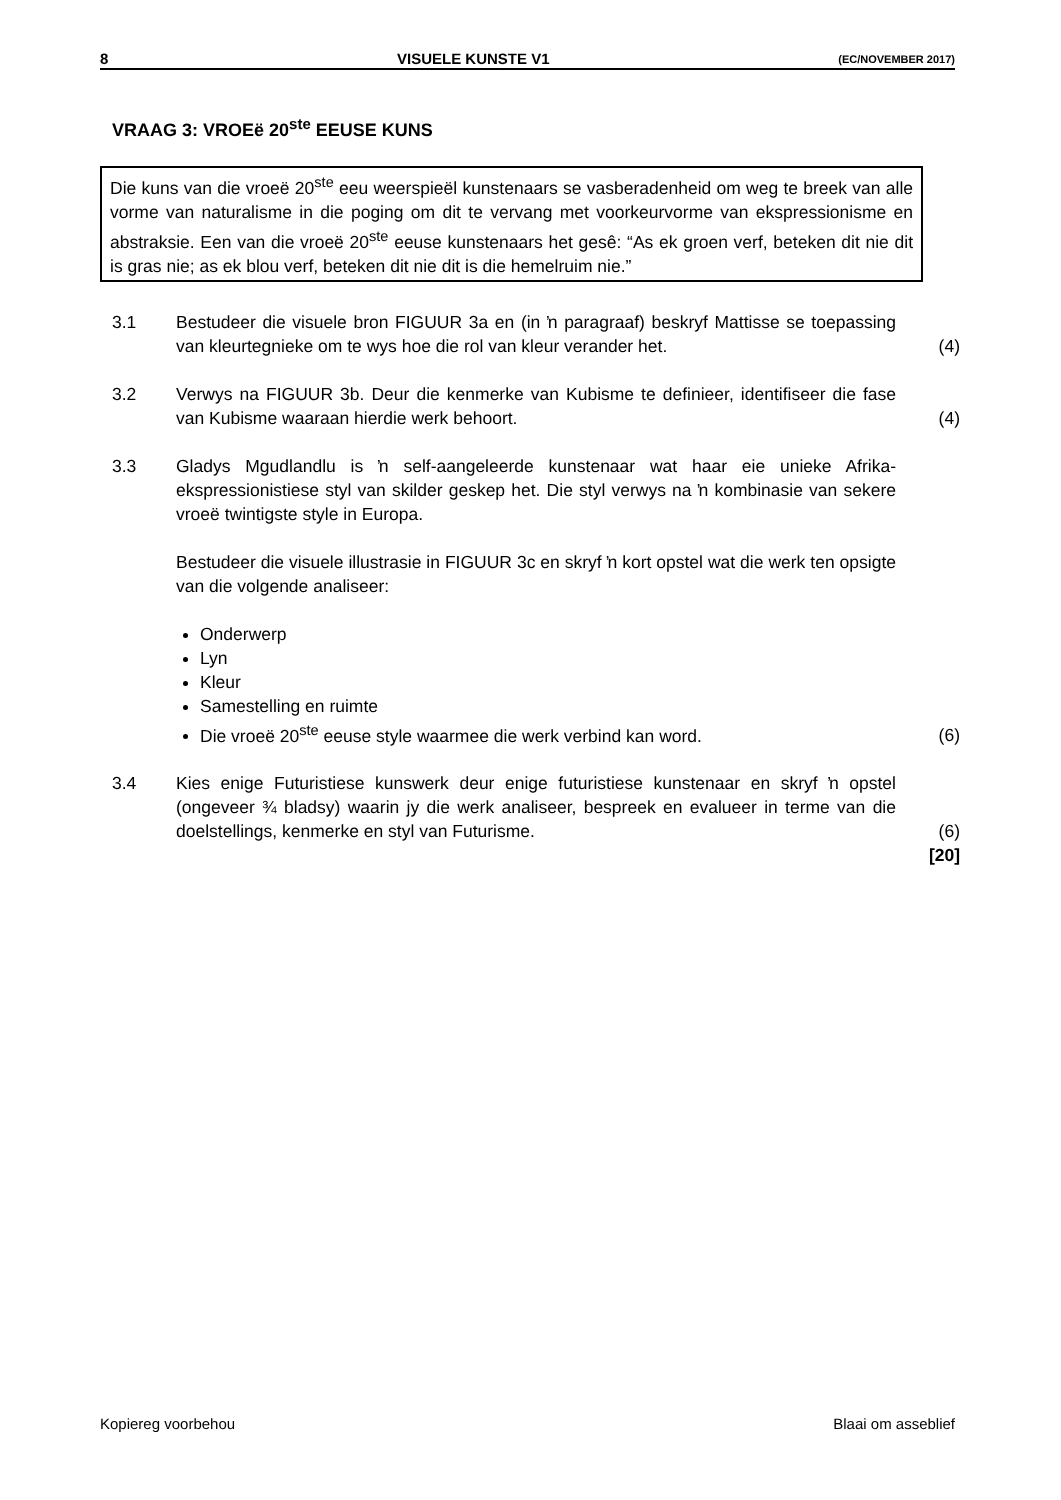8 VISUELE KUNSTE V1 (EC/NOVEMBER 2017)
VRAAG 3: VROEë 20<sup>ste</sup> EEUSE KUNS
Die kuns van die vroeë 20<sup>ste</sup> eeu weerspieël kunstenaars se vasberadenheid om weg te breek van alle vorme van naturalisme in die poging om dit te vervang met voorkeurvorme van ekspressionisme en abstraksie. Een van die vroeë 20<sup>ste</sup> eeuse kunstenaars het gesê: “As ek groen verf, beteken dit nie dit is gras nie; as ek blou verf, beteken dit nie dit is die hemelruim nie.”
3.1 Bestudeer die visuele bron FIGUUR 3a en (in ŉ paragraaf) beskryf Mattisse se toepassing van kleurtegnieke om te wys hoe die rol van kleur verander het.
(4)
3.2 Verwys na FIGUUR 3b. Deur die kenmerke van Kubisme te definieer, identifiseer die fase van Kubisme waaraan hierdie werk behoort.
(4)
3.3 Gladys Mgudlandlu is ŉ self-aangeleerde kunstenaar wat haar eie unieke Afrika-ekspressionistiese styl van skilder geskep het. Die styl verwys na ŉ kombinasie van sekere vroeë twintigste style in Europa.
Bestudeer die visuele illustrasie in FIGUUR 3c en skryf ŉ kort opstel wat die werk ten opsigte van die volgende analiseer:
Onderwerp
Lyn
Kleur
Samestelling en ruimte
Die vroeë 20<sup>ste</sup> eeuse style waarmee die werk verbind kan word.
(6)
3.4 Kies enige Futuristiese kunswerk deur enige futuristiese kunstenaar en skryf ŉ opstel (ongeveer ¾ bladsy) waarin jy die werk analiseer, bespreek en evalueer in terme van die doelstellings, kenmerke en styl van Futurisme.
(6)
[20]
Kopiereg voorbehou Blaai om asseblief